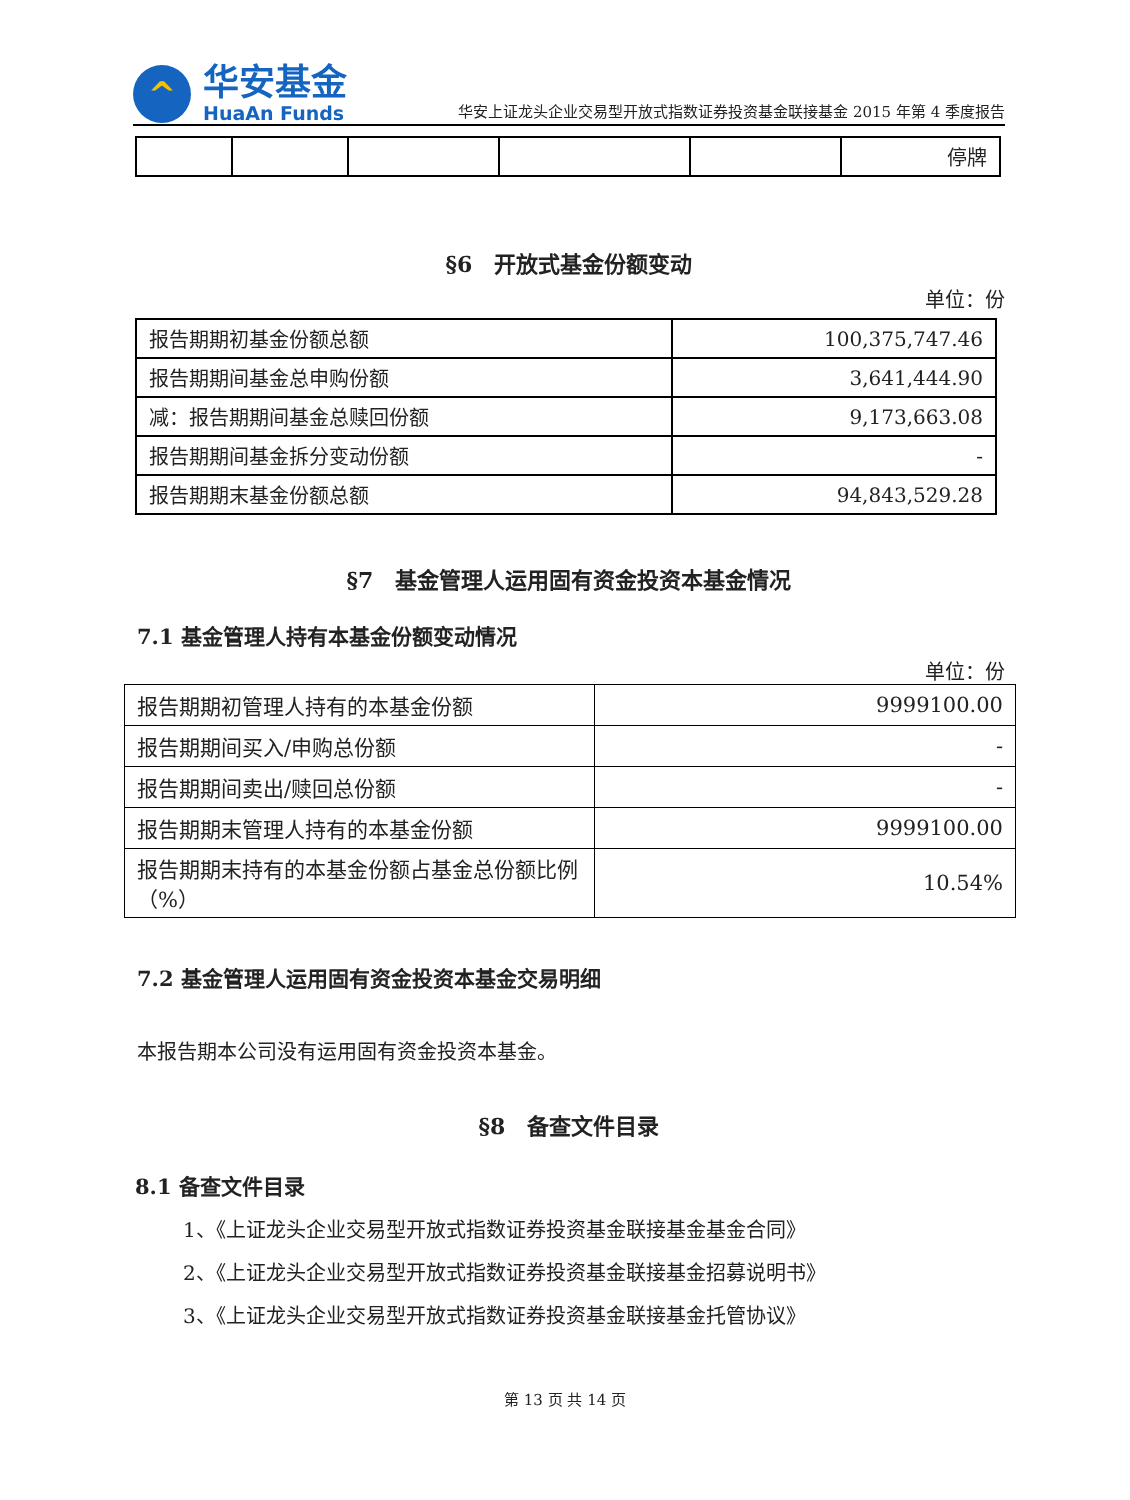^
华安基金
HuaAn Funds
华安上证龙头企业交易型开放式指数证券投资基金联接基金 2015 年第 4 季度报告
| | | | | | 停牌 |
§6　开放式基金份额变动
单位：份
| 报告期期初基金份额总额 | 100,375,747.46 |
| 报告期期间基金总申购份额 | 3,641,444.90 |
| 减：报告期期间基金总赎回份额 | 9,173,663.08 |
| 报告期期间基金拆分变动份额 | - |
| 报告期期末基金份额总额 | 94,843,529.28 |
§7　基金管理人运用固有资金投资本基金情况
7.1 基金管理人持有本基金份额变动情况
单位：份
| 报告期期初管理人持有的本基金份额 | 9999100.00 |
| 报告期期间买入/申购总份额 | - |
| 报告期期间卖出/赎回总份额 | - |
| 报告期期末管理人持有的本基金份额 | 9999100.00 |
| 报告期期末持有的本基金份额占基金总份额比例（%） | 10.54% |
7.2 基金管理人运用固有资金投资本基金交易明细
本报告期本公司没有运用固有资金投资本基金。
§8　备查文件目录
8.1 备查文件目录
1、《上证龙头企业交易型开放式指数证券投资基金联接基金基金合同》
2、《上证龙头企业交易型开放式指数证券投资基金联接基金招募说明书》
3、《上证龙头企业交易型开放式指数证券投资基金联接基金托管协议》
第 13 页 共 14 页